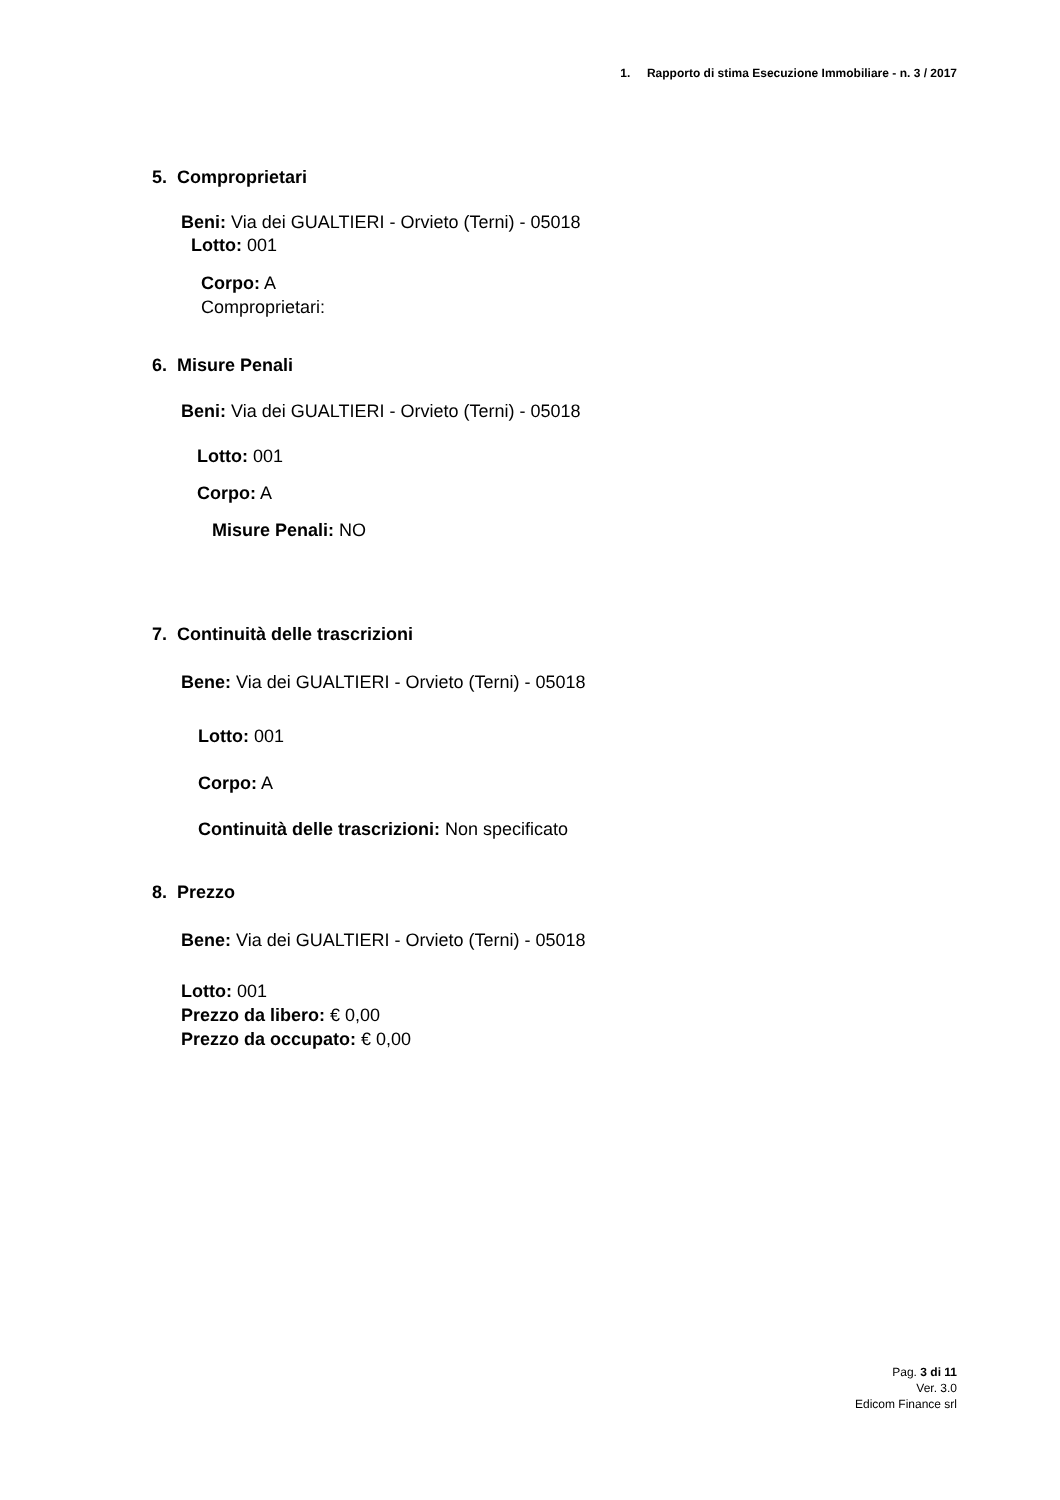1. Rapporto di stima Esecuzione Immobiliare - n. 3 / 2017
5. Comproprietari
Beni: Via dei GUALTIERI - Orvieto (Terni) - 05018
Lotto: 001
Corpo: A
Comproprietari:
6. Misure Penali
Beni: Via dei GUALTIERI - Orvieto (Terni) - 05018
Lotto: 001
Corpo: A
Misure Penali: NO
7. Continuità delle trascrizioni
Bene: Via dei GUALTIERI - Orvieto (Terni) - 05018
Lotto: 001
Corpo: A
Continuità delle trascrizioni: Non specificato
8. Prezzo
Bene: Via dei GUALTIERI - Orvieto (Terni) - 05018
Lotto: 001
Prezzo da libero: € 0,00
Prezzo da occupato: € 0,00
Pag. 3 di 11
Ver. 3.0
Edicom Finance srl